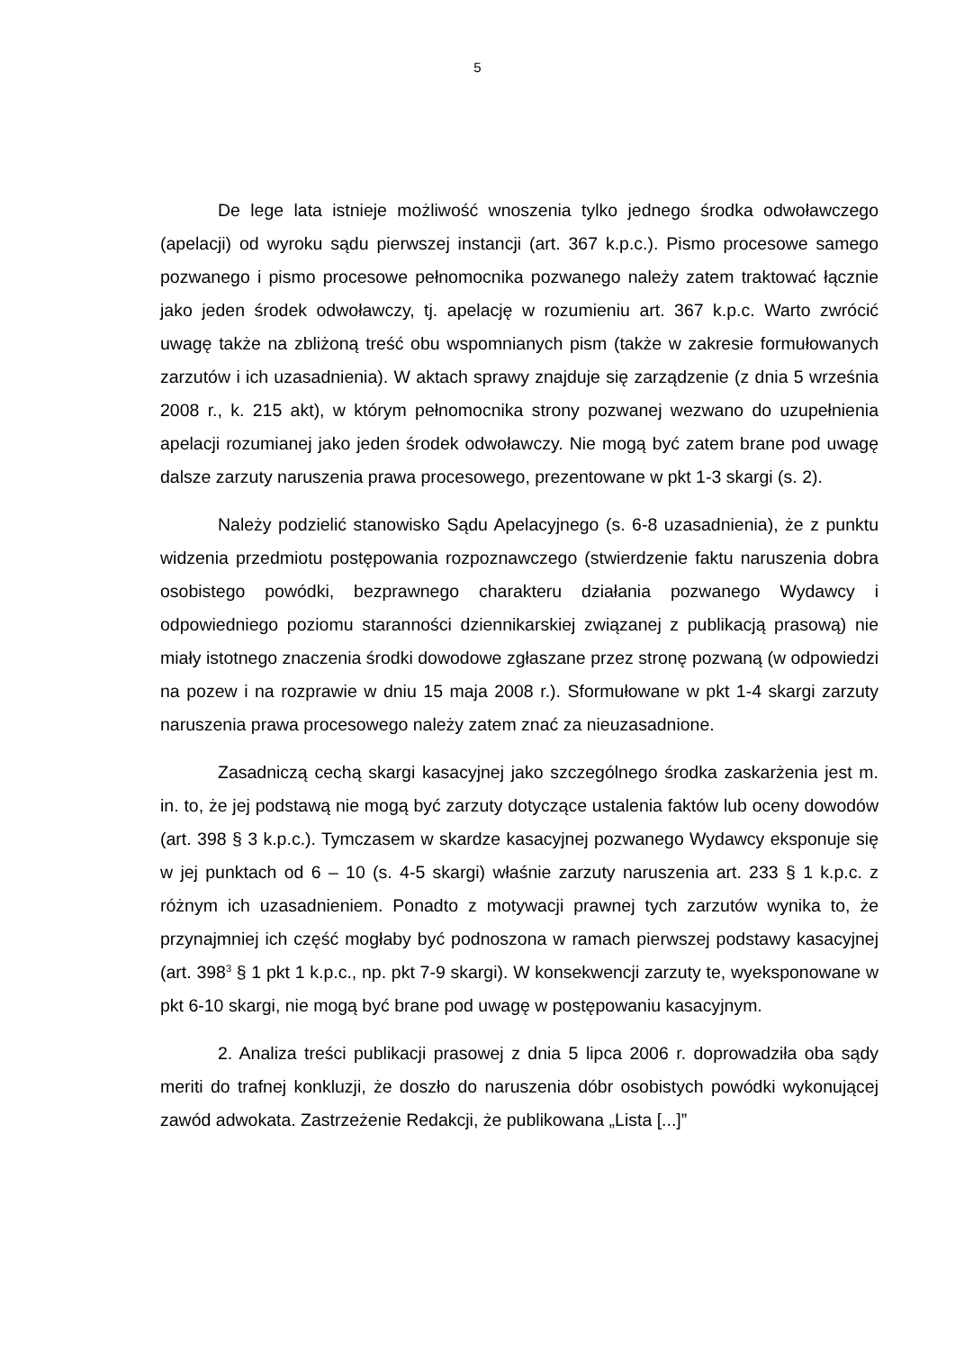5
De lege lata istnieje możliwość wnoszenia tylko jednego środka odwoławczego (apelacji) od wyroku sądu pierwszej instancji (art. 367 k.p.c.). Pismo procesowe samego pozwanego i pismo procesowe pełnomocnika pozwanego należy zatem traktować łącznie jako jeden środek odwoławczy, tj. apelację w rozumieniu art. 367 k.p.c. Warto zwrócić uwagę także na zbliżoną treść obu wspomnianych pism (także w zakresie formułowanych zarzutów i ich uzasadnienia). W aktach sprawy znajduje się zarządzenie (z dnia 5 września 2008 r., k. 215 akt), w którym pełnomocnika strony pozwanej wezwano do uzupełnienia apelacji rozumianej jako jeden środek odwoławczy. Nie mogą być zatem brane pod uwagę dalsze zarzuty naruszenia prawa procesowego, prezentowane w pkt 1-3 skargi (s. 2).
Należy podzielić stanowisko Sądu Apelacyjnego (s. 6-8 uzasadnienia), że z punktu widzenia przedmiotu postępowania rozpoznawczego (stwierdzenie faktu naruszenia dobra osobistego powódki, bezprawnego charakteru działania pozwanego Wydawcy i odpowiedniego poziomu staranności dziennikarskiej związanej z publikacją prasową) nie miały istotnego znaczenia środki dowodowe zgłaszane przez stronę pozwaną (w odpowiedzi na pozew i na rozprawie w dniu 15 maja 2008 r.). Sformułowane w pkt 1-4 skargi zarzuty naruszenia prawa procesowego należy zatem znać za nieuzasadnione.
Zasadniczą cechą skargi kasacyjnej jako szczególnego środka zaskarżenia jest m. in. to, że jej podstawą nie mogą być zarzuty dotyczące ustalenia faktów lub oceny dowodów (art. 398 § 3 k.p.c.). Tymczasem w skardze kasacyjnej pozwanego Wydawcy eksponuje się w jej punktach od 6 – 10 (s. 4-5 skargi) właśnie zarzuty naruszenia art. 233 § 1 k.p.c. z różnym ich uzasadnieniem. Ponadto z motywacji prawnej tych zarzutów wynika to, że przynajmniej ich część mogłaby być podnoszona w ramach pierwszej podstawy kasacyjnej (art. 398<sup>3</sup> § 1 pkt 1 k.p.c., np. pkt 7-9 skargi). W konsekwencji zarzuty te, wyeksponowane w pkt 6-10 skargi, nie mogą być brane pod uwagę w postępowaniu kasacyjnym.
2. Analiza treści publikacji prasowej z dnia 5 lipca 2006 r. doprowadziła oba sądy meriti do trafnej konkluzji, że doszło do naruszenia dóbr osobistych powódki wykonującej zawód adwokata. Zastrzeżenie Redakcji, że publikowana „Lista [...]”